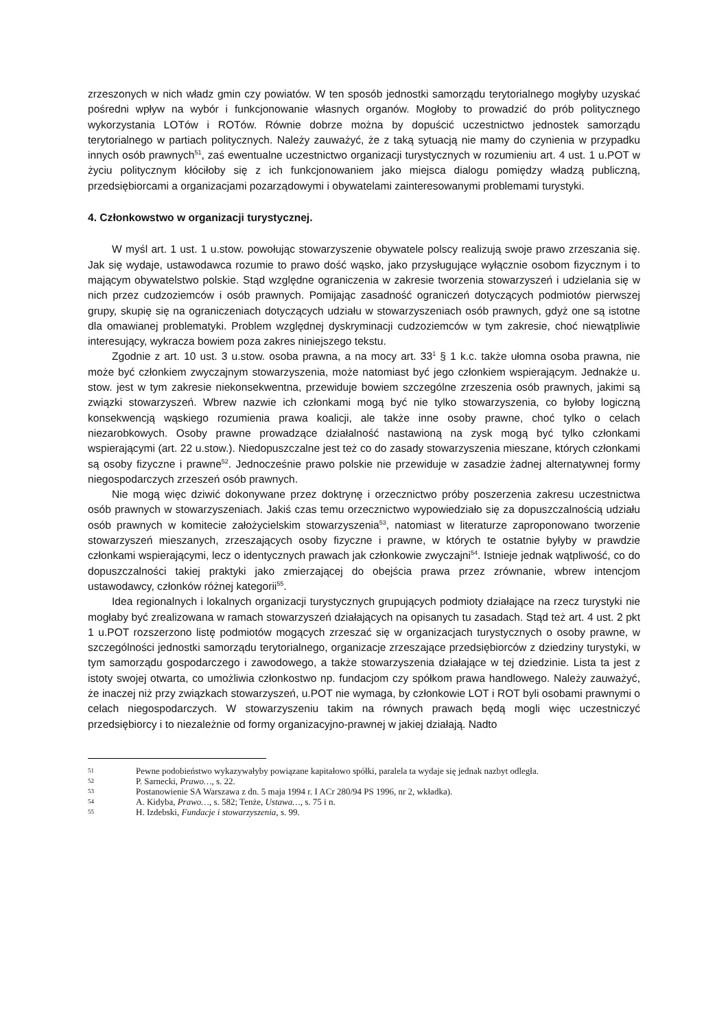zrzeszonych w nich władz gmin czy powiatów. W ten sposób jednostki samorządu terytorialnego mogłyby uzyskać pośredni wpływ na wybór i funkcjonowanie własnych organów. Mogłoby to prowadzić do prób politycznego wykorzystania LOTów i ROTów. Równie dobrze można by dopuścić uczestnictwo jednostek samorządu terytorialnego w partiach politycznych. Należy zauważyć, że z taką sytuacją nie mamy do czynienia w przypadku innych osób prawnych<sup>51</sup>, zaś ewentualne uczestnictwo organizacji turystycznych w rozumieniu art. 4 ust. 1 u.POT w życiu politycznym kłóciłoby się z ich funkcjonowaniem jako miejsca dialogu pomiędzy władzą publiczną, przedsiębiorcami a organizacjami pozarządowymi i obywatelami zainteresowanymi problemami turystyki.
4. Członkowstwo w organizacji turystycznej.
W myśl art. 1 ust. 1 u.stow. powołując stowarzyszenie obywatele polscy realizują swoje prawo zrzeszania się. Jak się wydaje, ustawodawca rozumie to prawo dość wąsko, jako przysługujące wyłącznie osobom fizycznym i to mającym obywatelstwo polskie. Stąd względne ograniczenia w zakresie tworzenia stowarzyszeń i udzielania się w nich przez cudzoziemców i osób prawnych. Pomijając zasadność ograniczeń dotyczących podmiotów pierwszej grupy, skupię się na ograniczeniach dotyczących udziału w stowarzyszeniach osób prawnych, gdyż one są istotne dla omawianej problematyki. Problem względnej dyskryminacji cudzoziemców w tym zakresie, choć niewątpliwie interesujący, wykracza bowiem poza zakres niniejszego tekstu.
Zgodnie z art. 10 ust. 3 u.stow. osoba prawna, a na mocy art. 33<sup>1</sup> § 1 k.c. także ułomna osoba prawna, nie może być członkiem zwyczajnym stowarzyszenia, może natomiast być jego członkiem wspierającym. Jednakże u. stow. jest w tym zakresie niekonsekwentna, przewiduje bowiem szczególne zrzeszenia osób prawnych, jakimi są związki stowarzyszeń. Wbrew nazwie ich członkami mogą być nie tylko stowarzyszenia, co byłoby logiczną konsekwencją wąskiego rozumienia prawa koalicji, ale także inne osoby prawne, choć tylko o celach niezarobkowych. Osoby prawne prowadzące działalność nastawioną na zysk mogą być tylko członkami wspierającymi (art. 22 u.stow.). Niedopuszczalne jest też co do zasady stowarzyszenia mieszane, których członkami są osoby fizyczne i prawne<sup>52</sup>. Jednocześnie prawo polskie nie przewiduje w zasadzie żadnej alternatywnej formy niegospodarczych zrzeszeń osób prawnych.
Nie mogą więc dziwić dokonywane przez doktrynę i orzecznictwo próby poszerzenia zakresu uczestnictwa osób prawnych w stowarzyszeniach. Jakiś czas temu orzecznictwo wypowiedziało się za dopuszczalnością udziału osób prawnych w komitecie założycielskim stowarzyszenia<sup>53</sup>, natomiast w literaturze zaproponowano tworzenie stowarzyszeń mieszanych, zrzeszających osoby fizyczne i prawne, w których te ostatnie byłyby w prawdzie członkami wspierającymi, lecz o identycznych prawach jak członkowie zwyczajni<sup>54</sup>. Istnieje jednak wątpliwość, co do dopuszczalności takiej praktyki jako zmierzającej do obejścia prawa przez zrównanie, wbrew intencjom ustawodawcy, członków różnej kategorii<sup>55</sup>.
Idea regionalnych i lokalnych organizacji turystycznych grupujących podmioty działające na rzecz turystyki nie mogłaby być zrealizowana w ramach stowarzyszeń działających na opisanych tu zasadach. Stąd też art. 4 ust. 2 pkt 1 u.POT rozszerzono listę podmiotów mogących zrzeszać się w organizacjach turystycznych o osoby prawne, w szczególności jednostki samorządu terytorialnego, organizacje zrzeszające przedsiębiorców z dziedziny turystyki, w tym samorządu gospodarczego i zawodowego, a także stowarzyszenia działające w tej dziedzinie. Lista ta jest z istoty swojej otwarta, co umożliwia członkostwo np. fundacjom czy spółkom prawa handlowego. Należy zauważyć, że inaczej niż przy związkach stowarzyszeń, u.POT nie wymaga, by członkowie LOT i ROT byli osobami prawnymi o celach niegospodarczych. W stowarzyszeniu takim na równych prawach będą mogli więc uczestniczyć przedsiębiorcy i to niezależnie od formy organizacyjno-prawnej w jakiej działają. Nadto
51 Pewne podobieństwo wykazywałyby powiązane kapitałowo spółki, paralela ta wydaje się jednak nazbyt odległa.
52 P. Sarnecki, Prawo…, s. 22.
53 Postanowienie SA Warszawa z dn. 5 maja 1994 r. I ACr 280/94 PS 1996, nr 2, wkładka).
54 A. Kidyba, Prawo…, s. 582; Tenże, Ustawa…, s. 75 i n.
55 H. Izdebski, Fundacje i stowarzyszenia, s. 99.